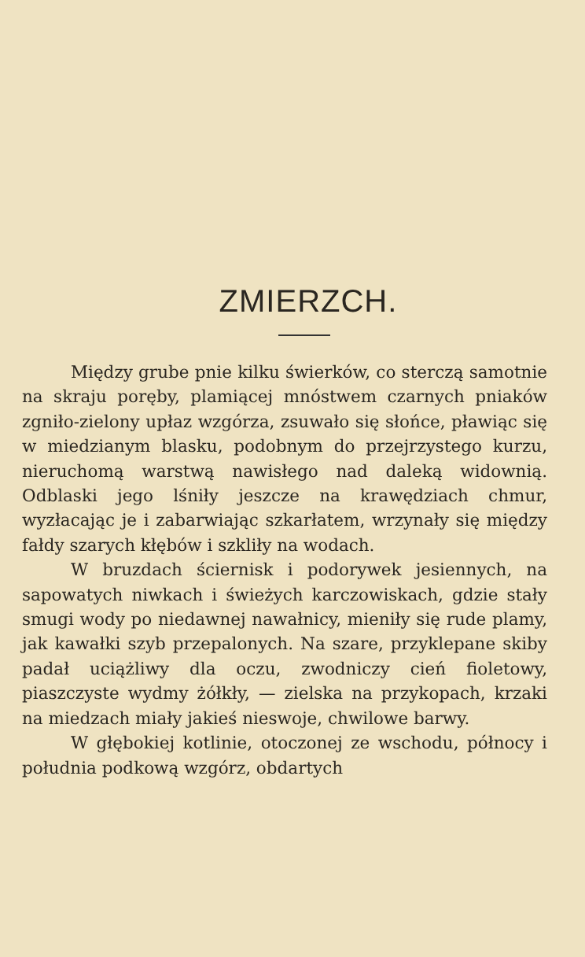ZMIERZCH.
Między grube pnie kilku świerków, co sterczą samotnie na skraju poręby, plamiącej mnóstwem czarnych pniaków zgniło-zielony upłaz wzgórza, zsuwało się słońce, pławiąc się w miedzianym blasku, podobnym do przejrzystego kurzu, nieruchomą warstwą nawisłego nad daleką widownią. Odblaski jego lśniły jeszcze na krawędziach chmur, wyzłacając je i zabarwiając szkarłatem, wrzynały się między fałdy szarych kłębów i szkliły na wodach.
W bruzdach ściernisk i podorywek jesiennych, na sapowatych niwkach i świeżych karczowiskach, gdzie stały smugi wody po niedawnej nawałnicy, mieniły się rude plamy, jak kawałki szyb przepalonych. Na szare, przyklepane skiby padał uciążliwy dla oczu, zwodniczy cień fioletowy, piaszczyste wydmy żółkły, — zielska na przykopach, krzaki na miedzach miały jakieś nieswoje, chwilowe barwy.
W głębokiej kotlinie, otoczonej ze wschodu, północy i południa podkową wzgórz, obdartych